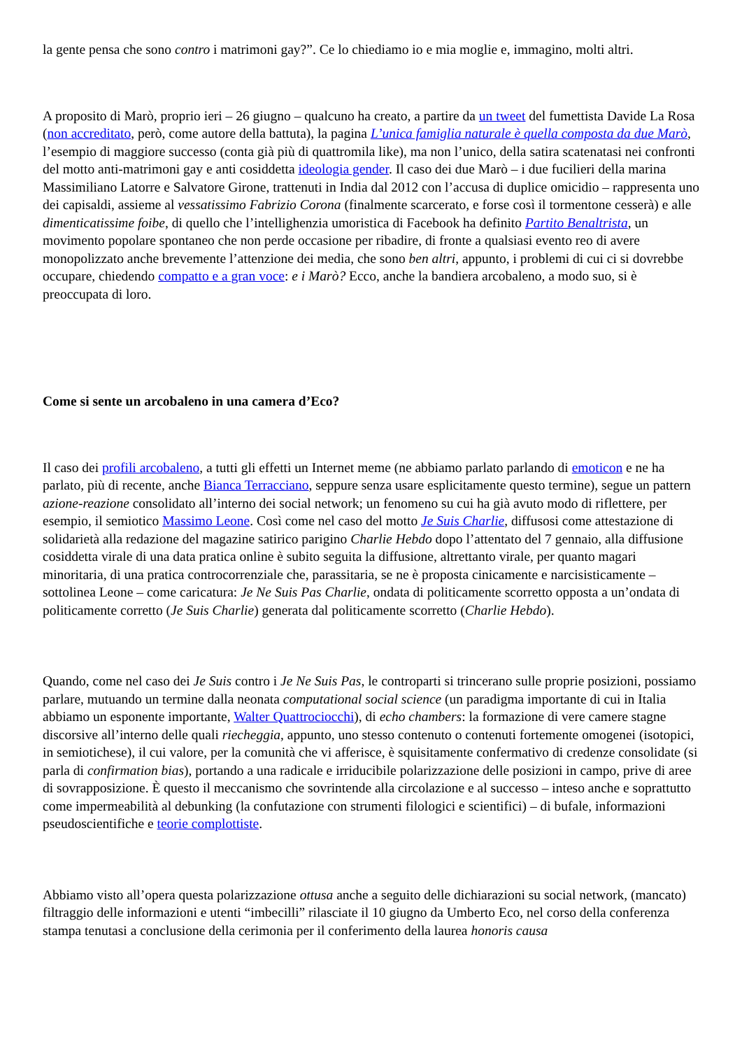la gente pensa che sono contro i matrimoni gay?”. Ce lo chiediamo io e mia moglie e, immagino, molti altri.
A proposito di Marò, proprio ieri – 26 giugno – qualcuno ha creato, a partire da un tweet del fumettista Davide La Rosa (non accreditato, però, come autore della battuta), la pagina L’unica famiglia naturale è quella composta da due Marò, l’esempio di maggiore successo (conta già più di quattromila like), ma non l’unico, della satira scatenatasi nei confronti del motto anti-matrimoni gay e anti cosiddetta ideologia gender. Il caso dei due Marò – i due fucilieri della marina Massimiliano Latorre e Salvatore Girone, trattenuti in India dal 2012 con l’accusa di duplice omicidio – rappresenta uno dei capisaldi, assieme al vessatissimo Fabrizio Corona (finalmente scarcerato, e forse così il tormentone cesserà) e alle dimenticatissime foibe, di quello che l’intellighenzia umoristica di Facebook ha definito Partito Benaltrista, un movimento popolare spontaneo che non perde occasione per ribadire, di fronte a qualsiasi evento reo di avere monopolizzato anche brevemente l’attenzione dei media, che sono ben altri, appunto, i problemi di cui ci si dovrebbe occupare, chiedendo compatto e a gran voce: e i Marò? Ecco, anche la bandiera arcobaleno, a modo suo, si è preoccupata di loro.
Come si sente un arcobaleno in una camera d’Eco?
Il caso dei profili arcobaleno, a tutti gli effetti un Internet meme (ne abbiamo parlato parlando di emoticon e ne ha parlato, più di recente, anche Bianca Terracciano, seppure senza usare esplicitamente questo termine), segue un pattern azione-reazione consolidato all’interno dei social network; un fenomeno su cui ha già avuto modo di riflettere, per esempio, il semiotico Massimo Leone. Così come nel caso del motto Je Suis Charlie, diffusosi come attestazione di solidarietà alla redazione del magazine satirico parigino Charlie Hebdo dopo l’attentato del 7 gennaio, alla diffusione cosiddetta virale di una data pratica online è subito seguita la diffusione, altrettanto virale, per quanto magari minoritaria, di una pratica controcorrenziale che, parassitaria, se ne è proposta cinicamente e narcisisticamente – sottolinea Leone – come caricatura: Je Ne Suis Pas Charlie, ondata di politicamente scorretto opposta a un’ondata di politicamente corretto (Je Suis Charlie) generata dal politicamente scorretto (Charlie Hebdo).
Quando, come nel caso dei Je Suis contro i Je Ne Suis Pas, le controparti si trincerano sulle proprie posizioni, possiamo parlare, mutuando un termine dalla neonata computational social science (un paradigma importante di cui in Italia abbiamo un esponente importante, Walter Quattrociocchi), di echo chambers: la formazione di vere camere stagne discorsive all’interno delle quali riecheggia, appunto, uno stesso contenuto o contenuti fortemente omogenei (isotopici, in semiotichese), il cui valore, per la comunità che vi afferisce, è squisitamente confermativo di credenze consolidate (si parla di confirmation bias), portando a una radicale e irriducibile polarizzazione delle posizioni in campo, prive di aree di sovrapposizione. È questo il meccanismo che sovrintende alla circolazione e al successo – inteso anche e soprattutto come impermeabilità al debunking (la confutazione con strumenti filologici e scientifici) – di bufale, informazioni pseudoscientifiche e teorie complottiste.
Abbiamo visto all’opera questa polarizzazione ottusa anche a seguito delle dichiarazioni su social network, (mancato) filtraggio delle informazioni e utenti “imbecilli” rilasciate il 10 giugno da Umberto Eco, nel corso della conferenza stampa tenutasi a conclusione della cerimonia per il conferimento della laurea honoris causa